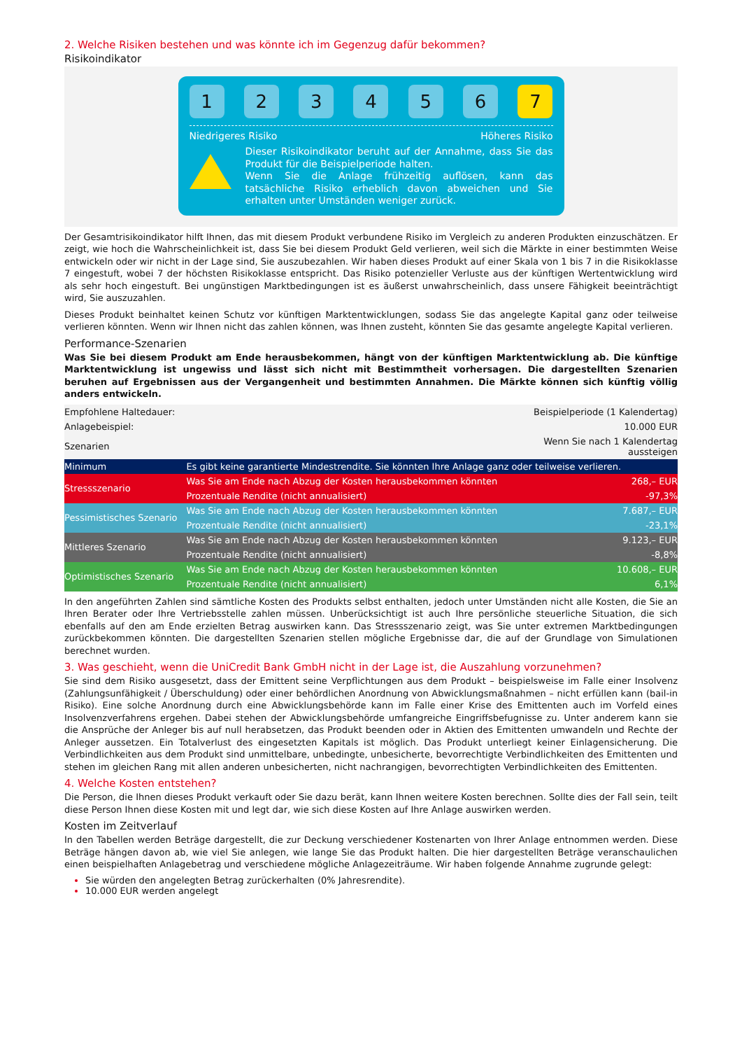2. Welche Risiken bestehen und was könnte ich im Gegenzug dafür bekommen?
Risikoindikator
1 2 3 4 5 6 7
Niedrigeres Risiko Höheres Risiko
Dieser Risikoindikator beruht auf der Annahme, dass Sie das Produkt für die Beispielperiode halten.
Wenn Sie die Anlage frühzeitig auflösen, kann das tatsächliche Risiko erheblich davon abweichen und Sie erhalten unter Umständen weniger zurück.
Der Gesamtrisikoindikator hilft Ihnen, das mit diesem Produkt verbundene Risiko im Vergleich zu anderen Produkten einzuschätzen. Er zeigt, wie hoch die Wahrscheinlichkeit ist, dass Sie bei diesem Produkt Geld verlieren, weil sich die Märkte in einer bestimmten Weise entwickeln oder wir nicht in der Lage sind, Sie auszubezahlen. Wir haben dieses Produkt auf einer Skala von 1 bis 7 in die Risikoklasse 7 eingestuft, wobei 7 der höchsten Risikoklasse entspricht. Das Risiko potenzieller Verluste aus der künftigen Wertentwicklung wird als sehr hoch eingestuft. Bei ungünstigen Marktbedingungen ist es äußerst unwahrscheinlich, dass unsere Fähigkeit beeinträchtigt wird, Sie auszuzahlen.
Dieses Produkt beinhaltet keinen Schutz vor künftigen Marktentwicklungen, sodass Sie das angelegte Kapital ganz oder teilweise verlieren könnten. Wenn wir Ihnen nicht das zahlen können, was Ihnen zusteht, könnten Sie das gesamte angelegte Kapital verlieren.
Performance-Szenarien
Was Sie bei diesem Produkt am Ende herausbekommen, hängt von der künftigen Marktentwicklung ab. Die künftige Marktentwicklung ist ungewiss und lässt sich nicht mit Bestimmtheit vorhersagen. Die dargestellten Szenarien beruhen auf Ergebnissen aus der Vergangenheit und bestimmten Annahmen. Die Märkte können sich künftig völlig anders entwickeln.
| Empfohlene Haltedauer: | | Beispielperiode (1 Kalendertag) |
| Anlagebeispiel: | | 10.000 EUR |
| Szenarien | | Wenn Sie nach 1 Kalendertag aussteigen |
| Minimum | Es gibt keine garantierte Mindestrendite. Sie könnten Ihre Anlage ganz oder teilweise verlieren. | |
| Stressszenario | Was Sie am Ende nach Abzug der Kosten herausbekommen könnten | 268,– EUR |
| | Prozentuale Rendite (nicht annualisiert) | -97,3% |
| Pessimistisches Szenario | Was Sie am Ende nach Abzug der Kosten herausbekommen könnten | 7.687,– EUR |
| | Prozentuale Rendite (nicht annualisiert) | -23,1% |
| Mittleres Szenario | Was Sie am Ende nach Abzug der Kosten herausbekommen könnten | 9.123,– EUR |
| | Prozentuale Rendite (nicht annualisiert) | -8,8% |
| Optimistisches Szenario | Was Sie am Ende nach Abzug der Kosten herausbekommen könnten | 10.608,– EUR |
| | Prozentuale Rendite (nicht annualisiert) | 6,1% |
In den angeführten Zahlen sind sämtliche Kosten des Produkts selbst enthalten, jedoch unter Umständen nicht alle Kosten, die Sie an Ihren Berater oder Ihre Vertriebsstelle zahlen müssen. Unberücksichtigt ist auch Ihre persönliche steuerliche Situation, die sich ebenfalls auf den am Ende erzielten Betrag auswirken kann. Das Stressszenario zeigt, was Sie unter extremen Marktbedingungen zurückbekommen könnten. Die dargestellten Szenarien stellen mögliche Ergebnisse dar, die auf der Grundlage von Simulationen berechnet wurden.
3. Was geschieht, wenn die UniCredit Bank GmbH nicht in der Lage ist, die Auszahlung vorzunehmen?
Sie sind dem Risiko ausgesetzt, dass der Emittent seine Verpflichtungen aus dem Produkt – beispielsweise im Falle einer Insolvenz (Zahlungsunfähigkeit / Überschuldung) oder einer behördlichen Anordnung von Abwicklungsmaßnahmen – nicht erfüllen kann (bail-in Risiko). Eine solche Anordnung durch eine Abwicklungsbehörde kann im Falle einer Krise des Emittenten auch im Vorfeld eines Insolvenzverfahrens ergehen. Dabei stehen der Abwicklungsbehörde umfangreiche Eingriffsbefugnisse zu. Unter anderem kann sie die Ansprüche der Anleger bis auf null herabsetzen, das Produkt beenden oder in Aktien des Emittenten umwandeln und Rechte der Anleger aussetzen. Ein Totalverlust des eingesetzten Kapitals ist möglich. Das Produkt unterliegt keiner Einlagensicherung. Die Verbindlichkeiten aus dem Produkt sind unmittelbare, unbedingte, unbesicherte, bevorrechtigte Verbindlichkeiten des Emittenten und stehen im gleichen Rang mit allen anderen unbesicherten, nicht nachrangigen, bevorrechtigten Verbindlichkeiten des Emittenten.
4. Welche Kosten entstehen?
Die Person, die Ihnen dieses Produkt verkauft oder Sie dazu berät, kann Ihnen weitere Kosten berechnen. Sollte dies der Fall sein, teilt diese Person Ihnen diese Kosten mit und legt dar, wie sich diese Kosten auf Ihre Anlage auswirken werden.
Kosten im Zeitverlauf
In den Tabellen werden Beträge dargestellt, die zur Deckung verschiedener Kostenarten von Ihrer Anlage entnommen werden. Diese Beträge hängen davon ab, wie viel Sie anlegen, wie lange Sie das Produkt halten. Die hier dargestellten Beträge veranschaulichen einen beispielhaften Anlagebetrag und verschiedene mögliche Anlagezeiträume. Wir haben folgende Annahme zugrunde gelegt:
Sie würden den angelegten Betrag zurückerhalten (0% Jahresrendite).
10.000 EUR werden angelegt